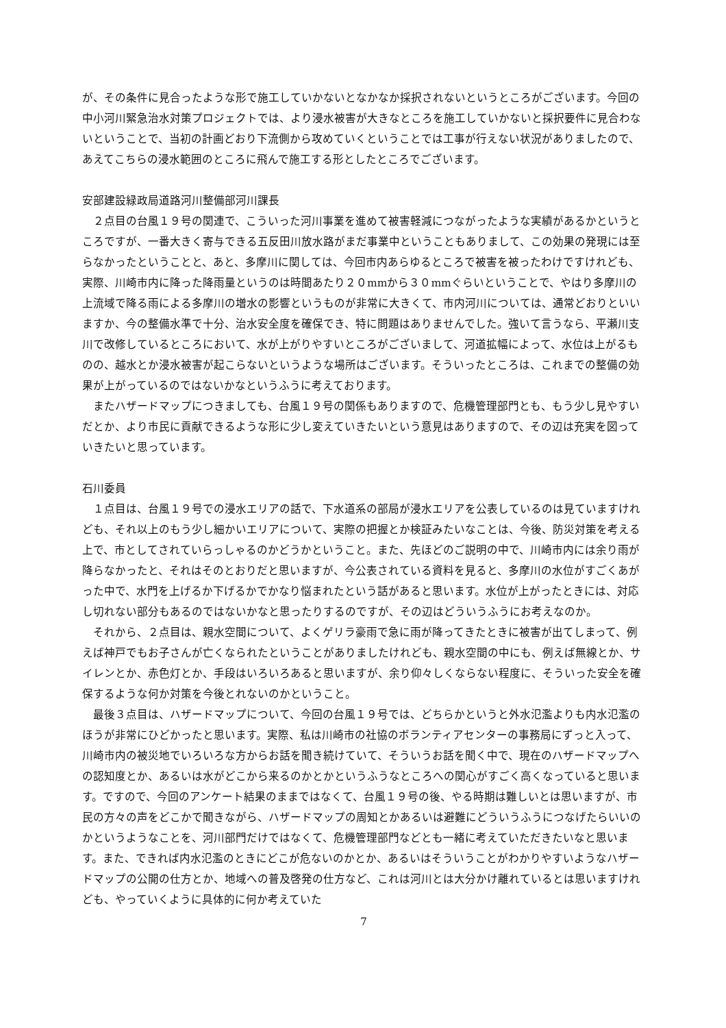が、その条件に見合ったような形で施工していかないとなかなか採択されないというところがございます。今回の中小河川緊急治水対策プロジェクトでは、より浸水被害が大きなところを施工していかないと採択要件に見合わないということで、当初の計画どおり下流側から攻めていくということでは工事が行えない状況がありましたので、あえてこちらの浸水範囲のところに飛んで施工する形としたところでございます。
安部建設緑政局道路河川整備部河川課長
　２点目の台風１９号の関連で、こういった河川事業を進めて被害軽減につながったような実績があるかというところですが、一番大きく寄与できる五反田川放水路がまだ事業中ということもありまして、この効果の発現には至らなかったということと、あと、多摩川に関しては、今回市内あらゆるところで被害を被ったわけですけれども、実際、川崎市内に降った降雨量というのは時間あたり２０mmから３０mmぐらいということで、やはり多摩川の上流域で降る雨による多摩川の増水の影響というものが非常に大きくて、市内河川については、通常どおりといいますか、今の整備水準で十分、治水安全度を確保でき、特に問題はありませんでした。強いて言うなら、平瀬川支川で改修しているところにおいて、水が上がりやすいところがございまして、河道拡幅によって、水位は上がるものの、越水とか浸水被害が起こらないというような場所はございます。そういったところは、これまでの整備の効果が上がっているのではないかなというふうに考えております。
　またハザードマップにつきましても、台風１９号の関係もありますので、危機管理部門とも、もう少し見やすいだとか、より市民に貢献できるような形に少し変えていきたいという意見はありますので、その辺は充実を図っていきたいと思っています。
石川委員
　１点目は、台風１９号での浸水エリアの話で、下水道系の部局が浸水エリアを公表しているのは見ていますけれども、それ以上のもう少し細かいエリアについて、実際の把握とか検証みたいなことは、今後、防災対策を考える上で、市としてされていらっしゃるのかどうかということ。また、先ほどのご説明の中で、川崎市内には余り雨が降らなかったと、それはそのとおりだと思いますが、今公表されている資料を見ると、多摩川の水位がすごくあがった中で、水門を上げるか下げるかでかなり悩まれたという話があると思います。水位が上がったときには、対応し切れない部分もあるのではないかなと思ったりするのですが、その辺はどういうふうにお考えなのか。
　それから、２点目は、親水空間について、よくゲリラ豪雨で急に雨が降ってきたときに被害が出てしまって、例えば神戸でもお子さんが亡くなられたということがありましたけれども、親水空間の中にも、例えば無線とか、サイレンとか、赤色灯とか、手段はいろいろあると思いますが、余り仰々しくならない程度に、そういった安全を確保するような何か対策を今後とれないのかということ。
　最後３点目は、ハザードマップについて、今回の台風１９号では、どちらかというと外水氾濫よりも内水氾濫のほうが非常にひどかったと思います。実際、私は川崎市の社協のボランティアセンターの事務局にずっと入って、川崎市内の被災地でいろいろな方からお話を聞き続けていて、そういうお話を聞く中で、現在のハザードマップへの認知度とか、あるいは水がどこから来るのかとかというふうなところへの関心がすごく高くなっていると思います。ですので、今回のアンケート結果のままではなくて、台風１９号の後、やる時期は難しいとは思いますが、市民の方々の声をどこかで聞きながら、ハザードマップの周知とかあるいは避難にどういうふうにつなげたらいいのかというようなことを、河川部門だけではなくて、危機管理部門などとも一緒に考えていただきたいなと思います。また、できれば内水氾濫のときにどこが危ないのかとか、あるいはそういうことがわかりやすいようなハザードマップの公開の仕方とか、地域への普及啓発の仕方など、これは河川とは大分かけ離れているとは思いますけれども、やっていくように具体的に何か考えていた
7